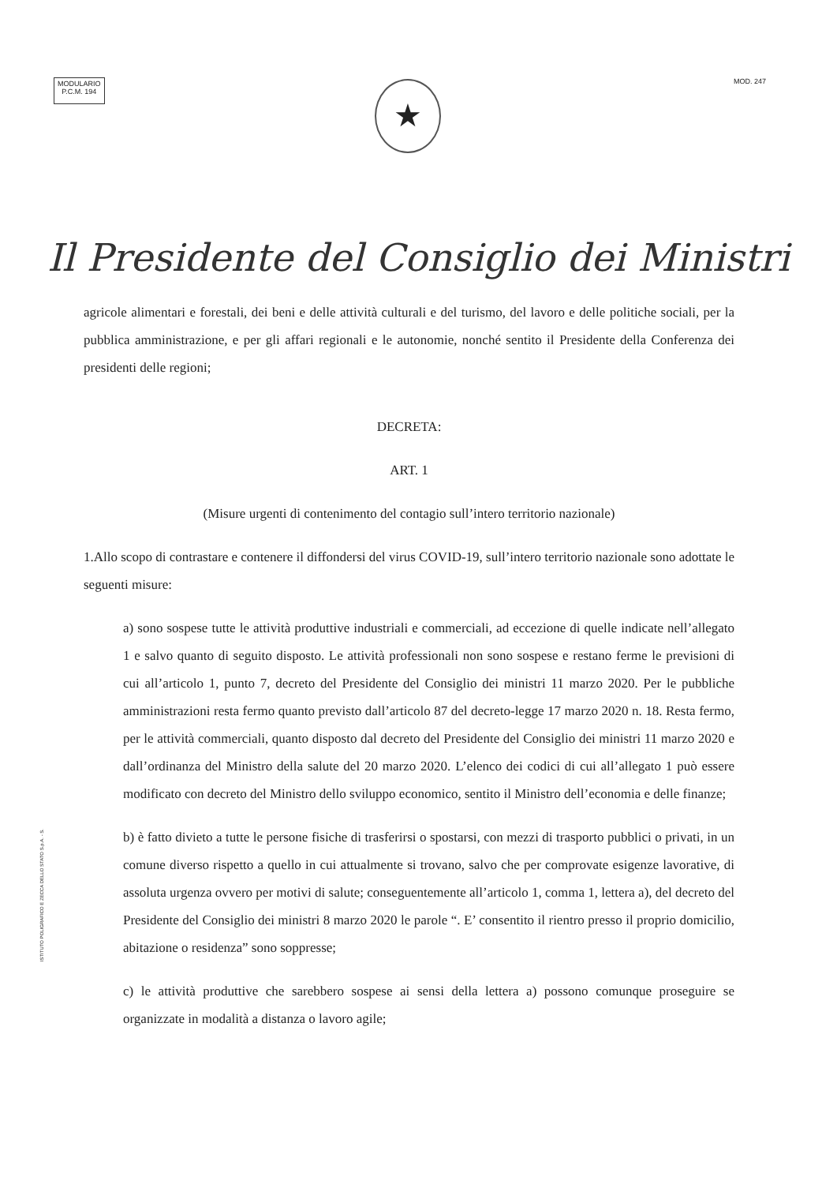MODULARIO
P.C.M. 194
MOD. 247
★
Il Presidente del Consiglio dei Ministri
agricole alimentari e forestali, dei beni e delle attività culturali e del turismo, del lavoro e delle politiche sociali, per la pubblica amministrazione, e per gli affari regionali e le autonomie, nonché sentito il Presidente della Conferenza dei presidenti delle regioni;
DECRETA:
ART. 1
(Misure urgenti di contenimento del contagio sull’intero territorio nazionale)
1.Allo scopo di contrastare e contenere il diffondersi del virus COVID-19, sull’intero territorio nazionale sono adottate le seguenti misure:
a) sono sospese tutte le attività produttive industriali e commerciali, ad eccezione di quelle indicate nell’allegato 1 e salvo quanto di seguito disposto. Le attività professionali non sono sospese e restano ferme le previsioni di cui all’articolo 1, punto 7, decreto del Presidente del Consiglio dei ministri 11 marzo 2020. Per le pubbliche amministrazioni resta fermo quanto previsto dall’articolo 87 del decreto-legge 17 marzo 2020 n. 18. Resta fermo, per le attività commerciali, quanto disposto dal decreto del Presidente del Consiglio dei ministri 11 marzo 2020 e dall’ordinanza del Ministro della salute del 20 marzo 2020. L’elenco dei codici di cui all’allegato 1 può essere modificato con decreto del Ministro dello sviluppo economico, sentito il Ministro dell’economia e delle finanze;
b) è fatto divieto a tutte le persone fisiche di trasferirsi o spostarsi, con mezzi di trasporto pubblici o privati, in un comune diverso rispetto a quello in cui attualmente si trovano, salvo che per comprovate esigenze lavorative, di assoluta urgenza ovvero per motivi di salute; conseguentemente all’articolo 1, comma 1, lettera a), del decreto del Presidente del Consiglio dei ministri 8 marzo 2020 le parole “. E’ consentito il rientro presso il proprio domicilio, abitazione o residenza” sono soppresse;
c) le attività produttive che sarebbero sospese ai sensi della lettera a) possono comunque proseguire se organizzate in modalità a distanza o lavoro agile;
ISTITUTO POLIGRAFICO E ZECCA DELLO STATO S.p.A. - S.